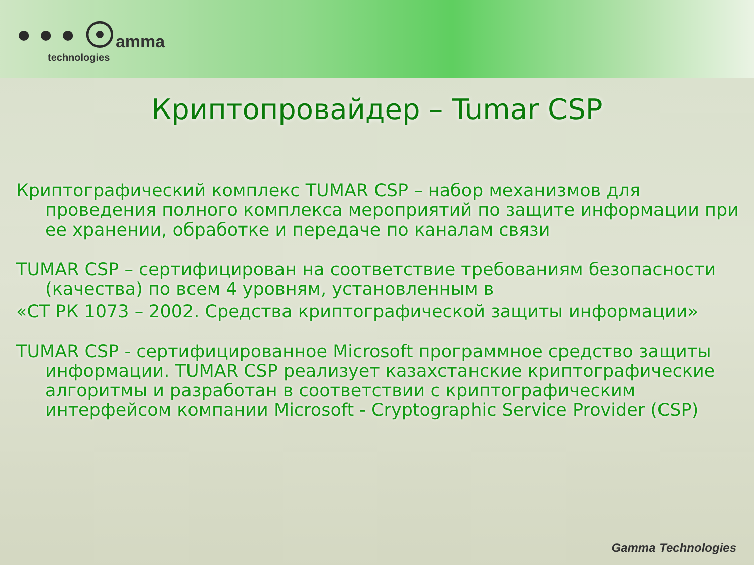• • • ☉amma
technologies
Криптопровайдер – Tumar CSP
Криптографический комплекс TUMAR CSP – набор механизмов для проведения полного комплекса мероприятий по защите информации при ее хранении, обработке и передаче по каналам связи
TUMAR CSP – сертифицирован на соответствие требованиям безопасности (качества) по всем 4 уровням, установленным в
«СТ РК 1073 – 2002. Средства криптографической защиты информации»
TUMAR CSP - сертифицированное Microsoft программное средство защиты информации. TUMAR CSP реализует казахстанские криптографические алгоритмы и разработан в соответствии с криптографическим интерфейсом компании Microsoft - Cryptographic Service Provider (CSP)
Gamma Technologies